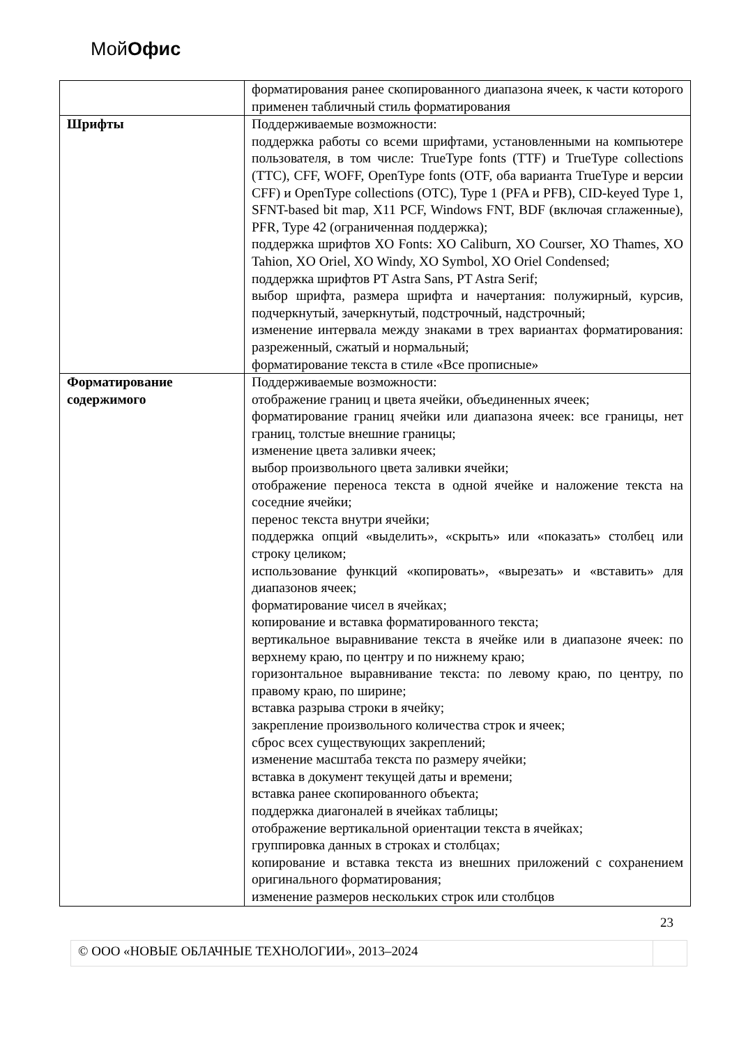МойОфис
| | форматирования ранее скопированного диапазона ячеек, к части которого применен табличный стиль форматирования |
| Шрифты | Поддерживаемые возможности: поддержка работы со всеми шрифтами, установленными на компьютере пользователя, в том числе: TrueType fonts (TTF) и TrueType collections (TTC), CFF, WOFF, OpenType fonts (OTF, оба варианта TrueType и версии CFF) и OpenType collections (OTC), Type 1 (PFA и PFB), CID-keyed Type 1, SFNT-based bit map, X11 PCF, Windows FNT, BDF (включая сглаженные), PFR, Type 42 (ограниченная поддержка); поддержка шрифтов XO Fonts: XO Caliburn, XO Courser, XO Thames, XO Tahion, XO Oriel, XO Windy, XO Symbol, XO Oriel Condensed; поддержка шрифтов PT Astra Sans, PT Astra Serif; выбор шрифта, размера шрифта и начертания: полужирный, курсив, подчеркнутый, зачеркнутый, подстрочный, надстрочный; изменение интервала между знаками в трех вариантах форматирования: разреженный, сжатый и нормальный; форматирование текста в стиле «Все прописные» |
| Форматирование содержимого | Поддерживаемые возможности: отображение границ и цвета ячейки, объединенных ячеек; форматирование границ ячейки или диапазона ячеек: все границы, нет границ, толстые внешние границы; изменение цвета заливки ячеек; выбор произвольного цвета заливки ячейки; отображение переноса текста в одной ячейке и наложение текста на соседние ячейки; перенос текста внутри ячейки; поддержка опций «выделить», «скрыть» или «показать» столбец или строку целиком; использование функций «копировать», «вырезать» и «вставить» для диапазонов ячеек; форматирование чисел в ячейках; копирование и вставка форматированного текста; вертикальное выравнивание текста в ячейке или в диапазоне ячеек: по верхнему краю, по центру и по нижнему краю; горизонтальное выравнивание текста: по левому краю, по центру, по правому краю, по ширине; вставка разрыва строки в ячейку; закрепление произвольного количества строк и ячеек; сброс всех существующих закреплений; изменение масштаба текста по размеру ячейки; вставка в документ текущей даты и времени; вставка ранее скопированного объекта; поддержка диагоналей в ячейках таблицы; отображение вертикальной ориентации текста в ячейках; группировка данных в строках и столбцах; копирование и вставка текста из внешних приложений с сохранением оригинального форматирования; изменение размеров нескольких строк или столбцов |
23
© ООО «НОВЫЕ ОБЛАЧНЫЕ ТЕХНОЛОГИИ», 2013–2024